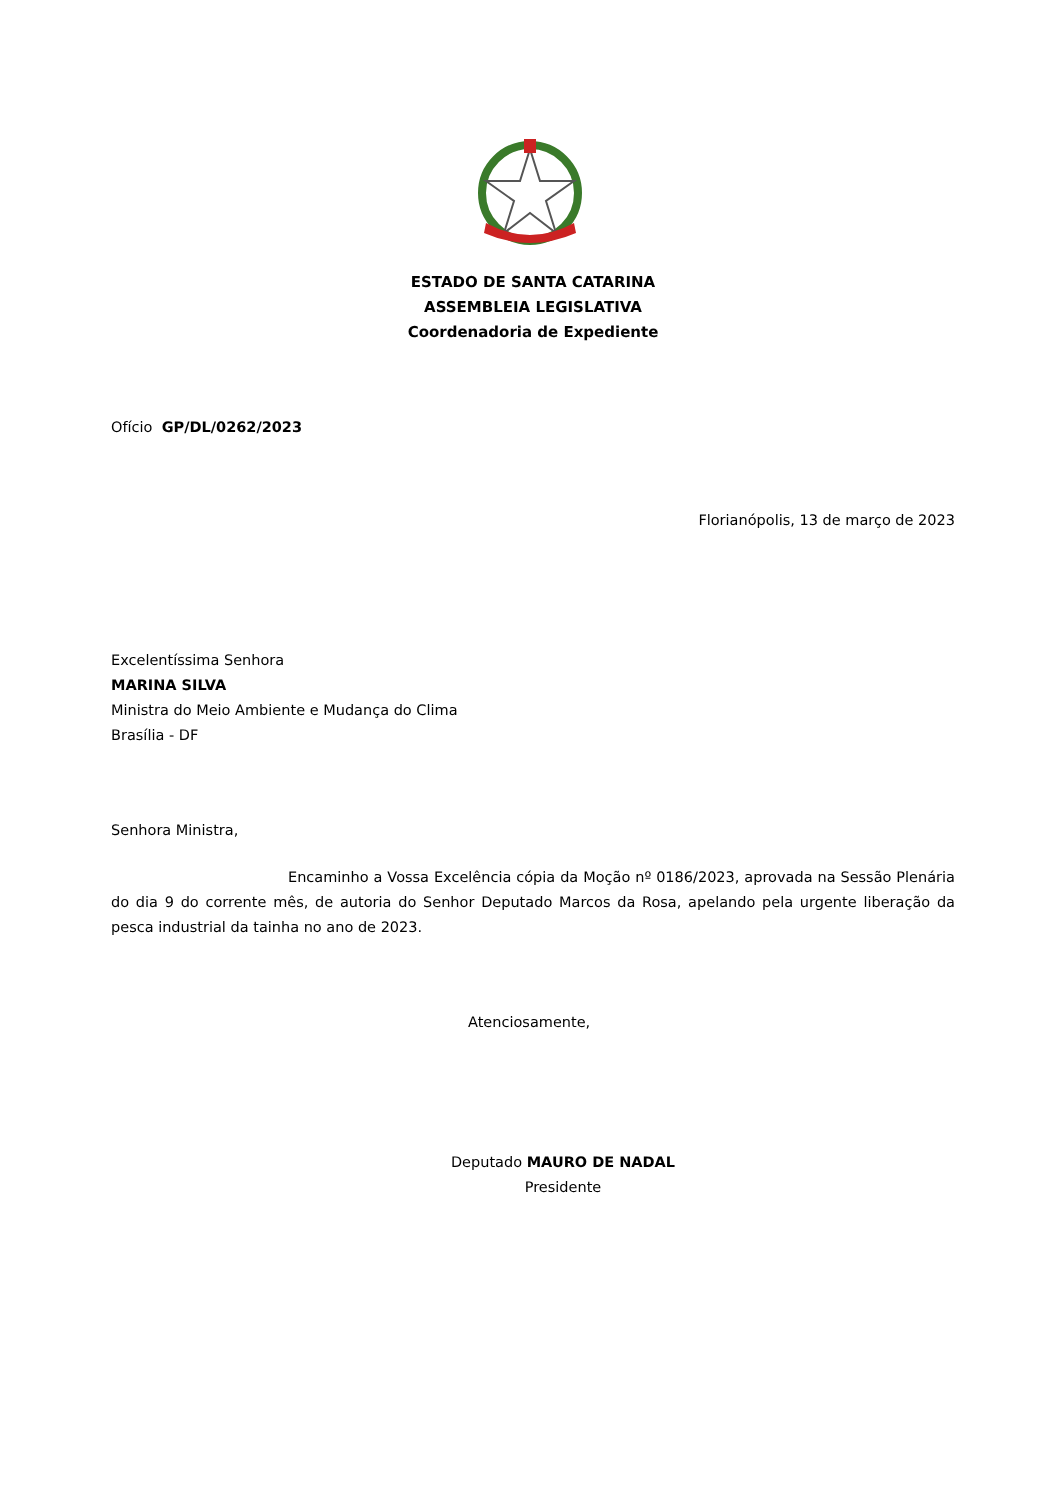ESTADO DE SANTA CATARINA
ASSEMBLEIA LEGISLATIVA
Coordenadoria de Expediente
Ofício GP/DL/0262/2023
Florianópolis, 13 de março de 2023
Excelentíssima Senhora
MARINA SILVA
Ministra do Meio Ambiente e Mudança do Clima
Brasília - DF
Senhora Ministra,
Encaminho a Vossa Excelência cópia da Moção nº 0186/2023, aprovada na Sessão Plenária do dia 9 do corrente mês, de autoria do Senhor Deputado Marcos da Rosa, apelando pela urgente liberação da pesca industrial da tainha no ano de 2023.
Atenciosamente,
Deputado MAURO DE NADAL
Presidente